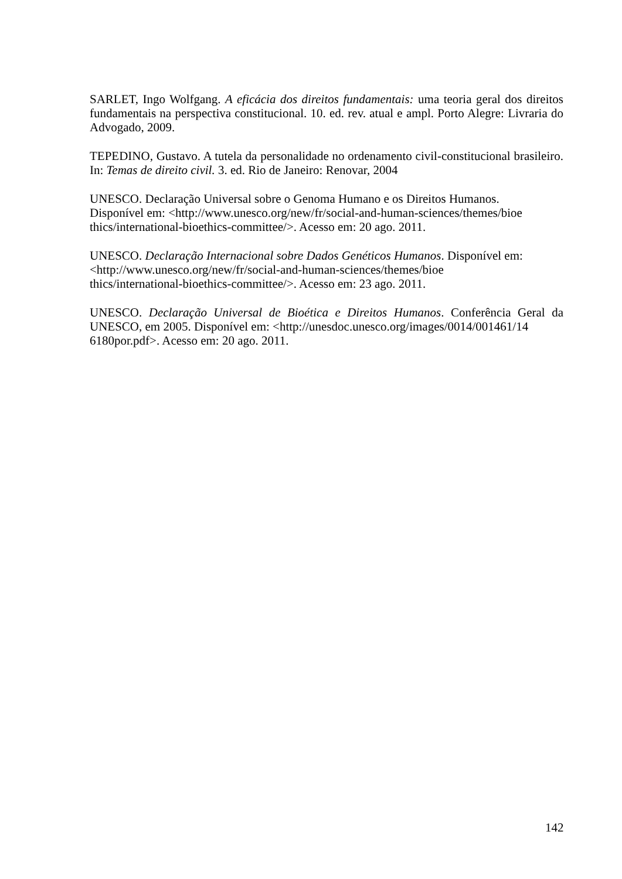SARLET, Ingo Wolfgang. A eficácia dos direitos fundamentais: uma teoria geral dos direitos fundamentais na perspectiva constitucional. 10. ed. rev. atual e ampl. Porto Alegre: Livraria do Advogado, 2009.
TEPEDINO, Gustavo. A tutela da personalidade no ordenamento civil-constitucional brasileiro. In: Temas de direito civil. 3. ed. Rio de Janeiro: Renovar, 2004
UNESCO. Declaração Universal sobre o Genoma Humano e os Direitos Humanos.
Disponível em: <http://www.unesco.org/new/fr/social-and-human-sciences/themes/bioe
thics/international-bioethics-committee/>. Acesso em: 20 ago. 2011.
UNESCO. Declaração Internacional sobre Dados Genéticos Humanos. Disponível em:
<http://www.unesco.org/new/fr/social-and-human-sciences/themes/bioe
thics/international-bioethics-committee/>. Acesso em: 23 ago. 2011.
UNESCO. Declaração Universal de Bioética e Direitos Humanos. Conferência Geral da UNESCO, em 2005. Disponível em: <http://unesdoc.unesco.org/images/0014/001461/14
6180por.pdf>. Acesso em: 20 ago. 2011.
142